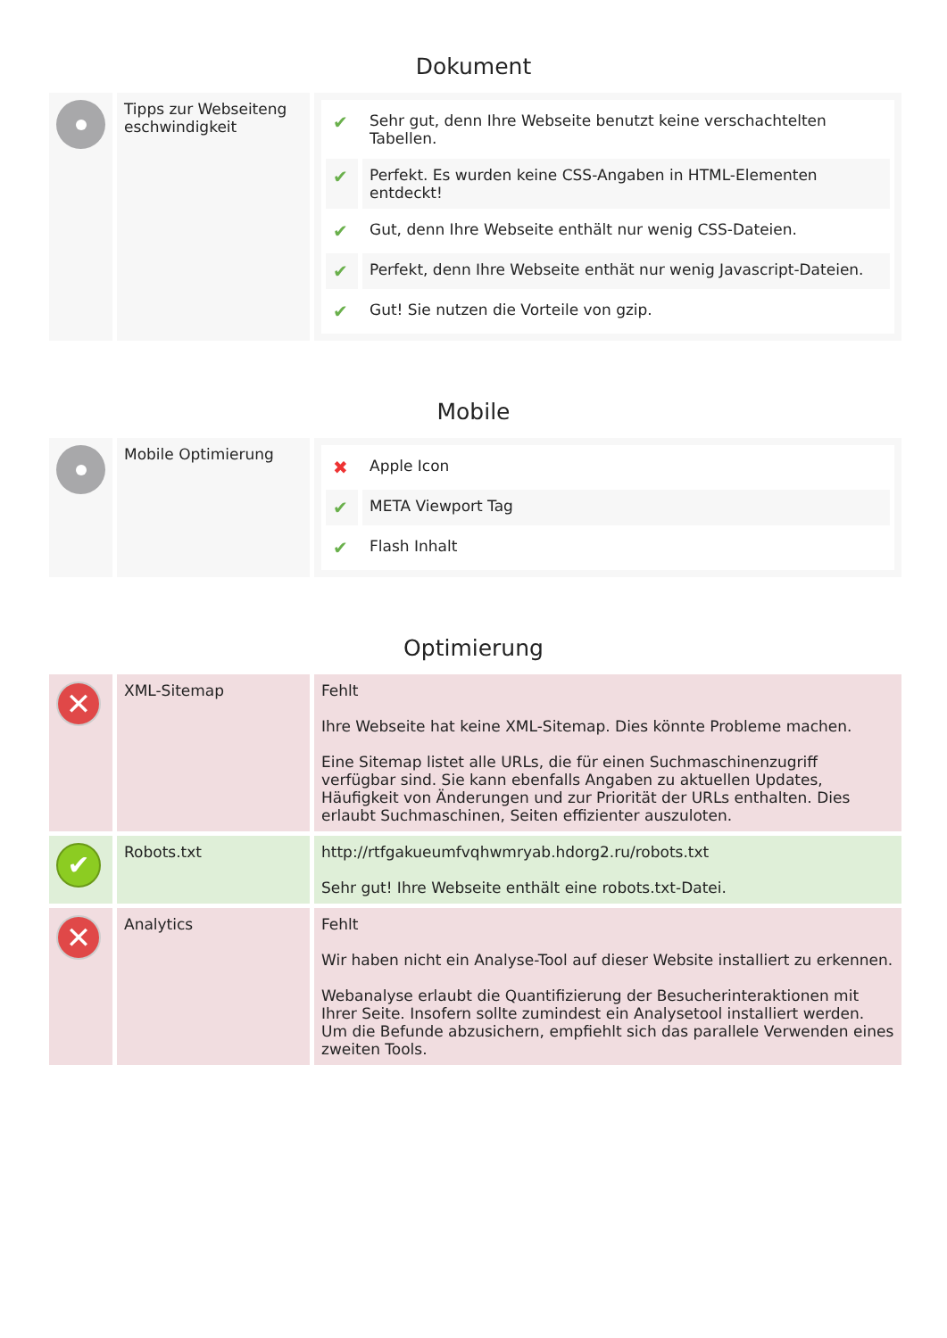Dokument
| | Tipps zur Webseiteng eschwindigkeit | / ✔ / Sehr gut, denn Ihre Webseite benutzt keine verschachtelten Tabellen. / / ✔ / Perfekt. Es wurden keine CSS-Angaben in HTML-Elementen entdeckt! / / ✔ / Gut, denn Ihre Webseite enthält nur wenig CSS-Dateien. / / ✔ / Perfekt, denn Ihre Webseite enthät nur wenig Javascript-Dateien. / / ✔ / Gut! Sie nutzen die Vorteile von gzip. / |
Mobile
| | Mobile Optimierung | / ✖ / Apple Icon / / ✔ / META Viewport Tag / / ✔ / Flash Inhalt / |
Optimierung
| ✕ | XML-Sitemap | Fehlt Ihre Webseite hat keine XML-Sitemap. Dies könnte Probleme machen. Eine Sitemap listet alle URLs, die für einen Suchmaschinenzugriff verfügbar sind. Sie kann ebenfalls Angaben zu aktuellen Updates, Häufigkeit von Änderungen und zur Priorität der URLs enthalten. Dies erlaubt Suchmaschinen, Seiten effizienter auszuloten. |
| ✔ | Robots.txt | http://rtfgakueumfvqhwmryab.hdorg2.ru/robots.txt Sehr gut! Ihre Webseite enthält eine robots.txt-Datei. |
| ✕ | Analytics | Fehlt Wir haben nicht ein Analyse-Tool auf dieser Website installiert zu erkennen. Webanalyse erlaubt die Quantifizierung der Besucherinteraktionen mit Ihrer Seite. Insofern sollte zumindest ein Analysetool installiert werden. Um die Befunde abzusichern, empfiehlt sich das parallele Verwenden eines zweiten Tools. |